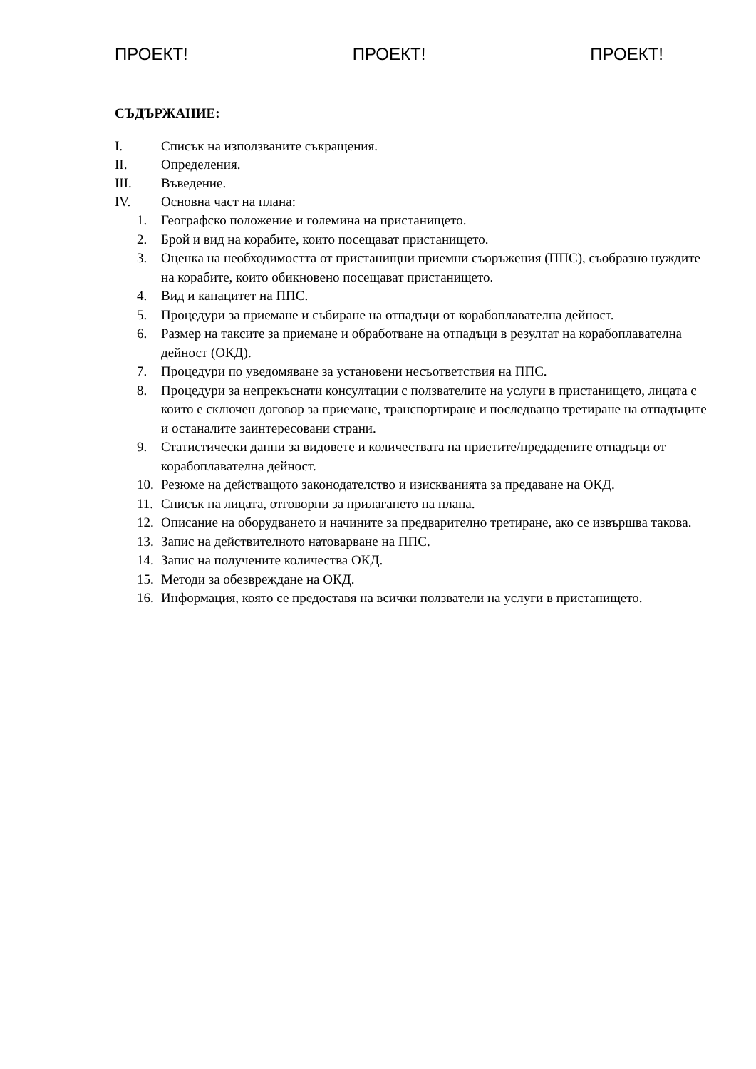ПРОЕКТ! ПРОЕКТ! ПРОЕКТ!
СЪДЪРЖАНИЕ:
I. Списък на използваните съкращения.
II. Определения.
III. Въведение.
IV. Основна част на плана:
1. Географско положение и големина на пристанището.
2. Брой и вид на корабите, които посещават пристанището.
3. Оценка на необходимостта от пристанищни приемни съоръжения (ППС), съобразно нуждите на корабите, които обикновено посещават пристанището.
4. Вид и капацитет на ППС.
5. Процедури за приемане и събиране на отпадъци от корабоплавателна дейност.
6. Размер на таксите за приемане и обработване на отпадъци в резултат на корабоплавателна дейност (ОКД).
7. Процедури по уведомяване за установени несъответствия на ППС.
8. Процедури за непрекъснати консултации с ползвателите на услуги в пристанището, лицата с които е сключен договор за приемане, транспортиране и последващо третиране на отпадъците и останалите заинтересовани страни.
9. Статистически данни за видовете и количествата на приетите/предадените отпадъци от корабоплавателна дейност.
10. Резюме на действащото законодателство и изискванията за предаване на ОКД.
11. Списък на лицата, отговорни за прилагането на плана.
12. Описание на оборудването и начините за предварително третиране, ако се извършва такова.
13. Запис на действителното натоварване на ППС.
14. Запис на получените количества ОКД.
15. Методи за обезвреждане на ОКД.
16. Информация, която се предоставя на всички ползватели на услуги в пристанището.